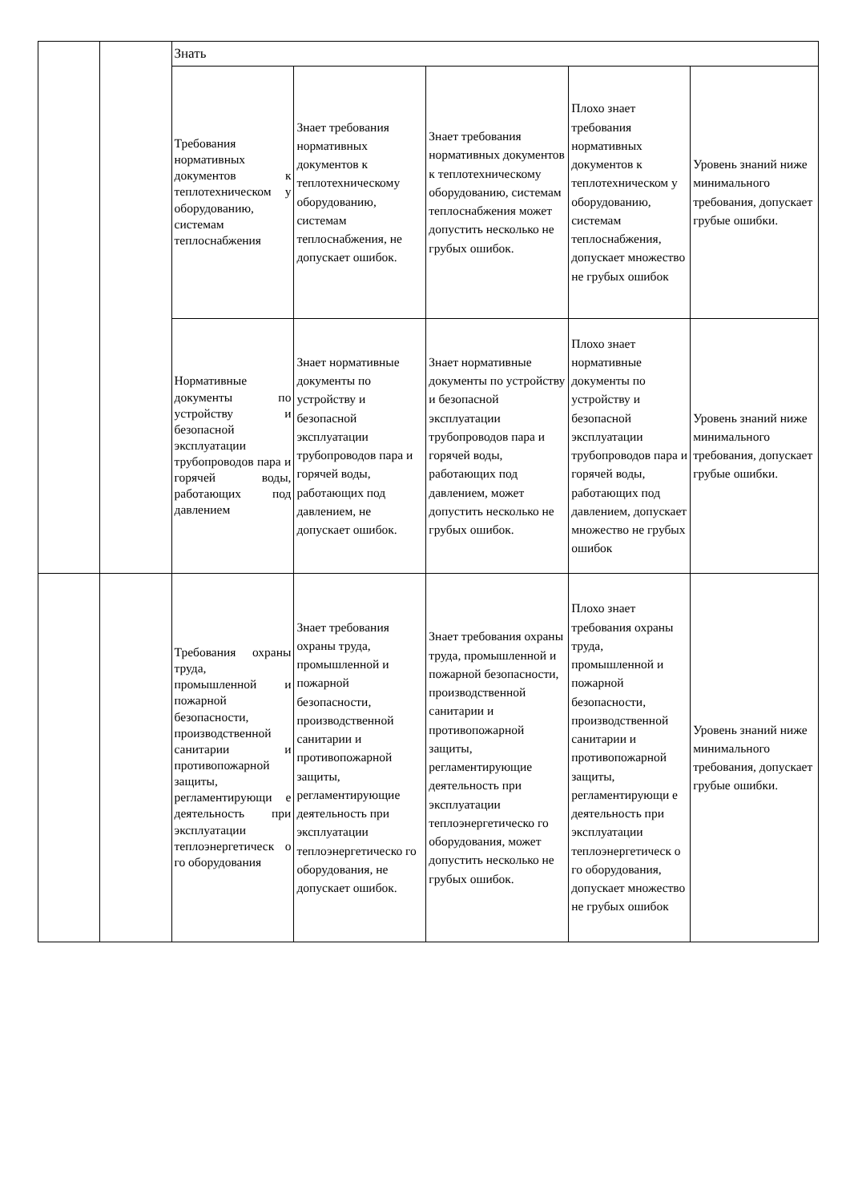| | | Знать | | | | |
| | | Требования нормативных документов к теплотехническом у оборудованию, системам теплоснабжения | Знает требования нормативных документов к теплотехническому оборудованию, системам теплоснабжения, не допускает ошибок. | Знает требования нормативных документов к теплотехническому оборудованию, системам теплоснабжения может допустить несколько не грубых ошибок. | Плохо знает требования нормативных документов к теплотехническом у оборудованию, системам теплоснабжения, допускает множество не грубых ошибок | Уровень знаний ниже минимального требования, допускает грубые ошибки. |
| | | Нормативные документы по устройству и безопасной эксплуатации трубопроводов пара и горячей воды, работающих под давлением | Знает нормативные документы по устройству и безопасной эксплуатации трубопроводов пара и горячей воды, работающих под давлением, не допускает ошибок. | Знает нормативные документы по устройству и безопасной эксплуатации трубопроводов пара и горячей воды, работающих под давлением, может допустить несколько не грубых ошибок. | Плохо знает нормативные документы по устройству и безопасной эксплуатации трубопроводов пара и горячей воды, работающих под давлением, допускает множество не грубых ошибок | Уровень знаний ниже минимального требования, допускает грубые ошибки. |
| | | Требования охраны труда, промышленной и пожарной безопасности, производственной санитарии и противопожарной защиты, регламентирующи е деятельность при эксплуатации теплоэнергетическ о го оборудования | Знает требования охраны труда, промышленной и пожарной безопасности, производственной санитарии и противопожарной защиты, регламентирующие деятельность при эксплуатации теплоэнергетическо го оборудования, не допускает ошибок. | Знает требования охраны труда, промышленной и пожарной безопасности, производственной санитарии и противопожарной защиты, регламентирующие деятельность при эксплуатации теплоэнергетическо го оборудования, может допустить несколько не грубых ошибок. | Плохо знает требования охраны труда, промышленной и пожарной безопасности, производственной санитарии и противопожарной защиты, регламентирующи е деятельность при эксплуатации теплоэнергетическ о го оборудования, допускает множество не грубых ошибок | Уровень знаний ниже минимального требования, допускает грубые ошибки. |